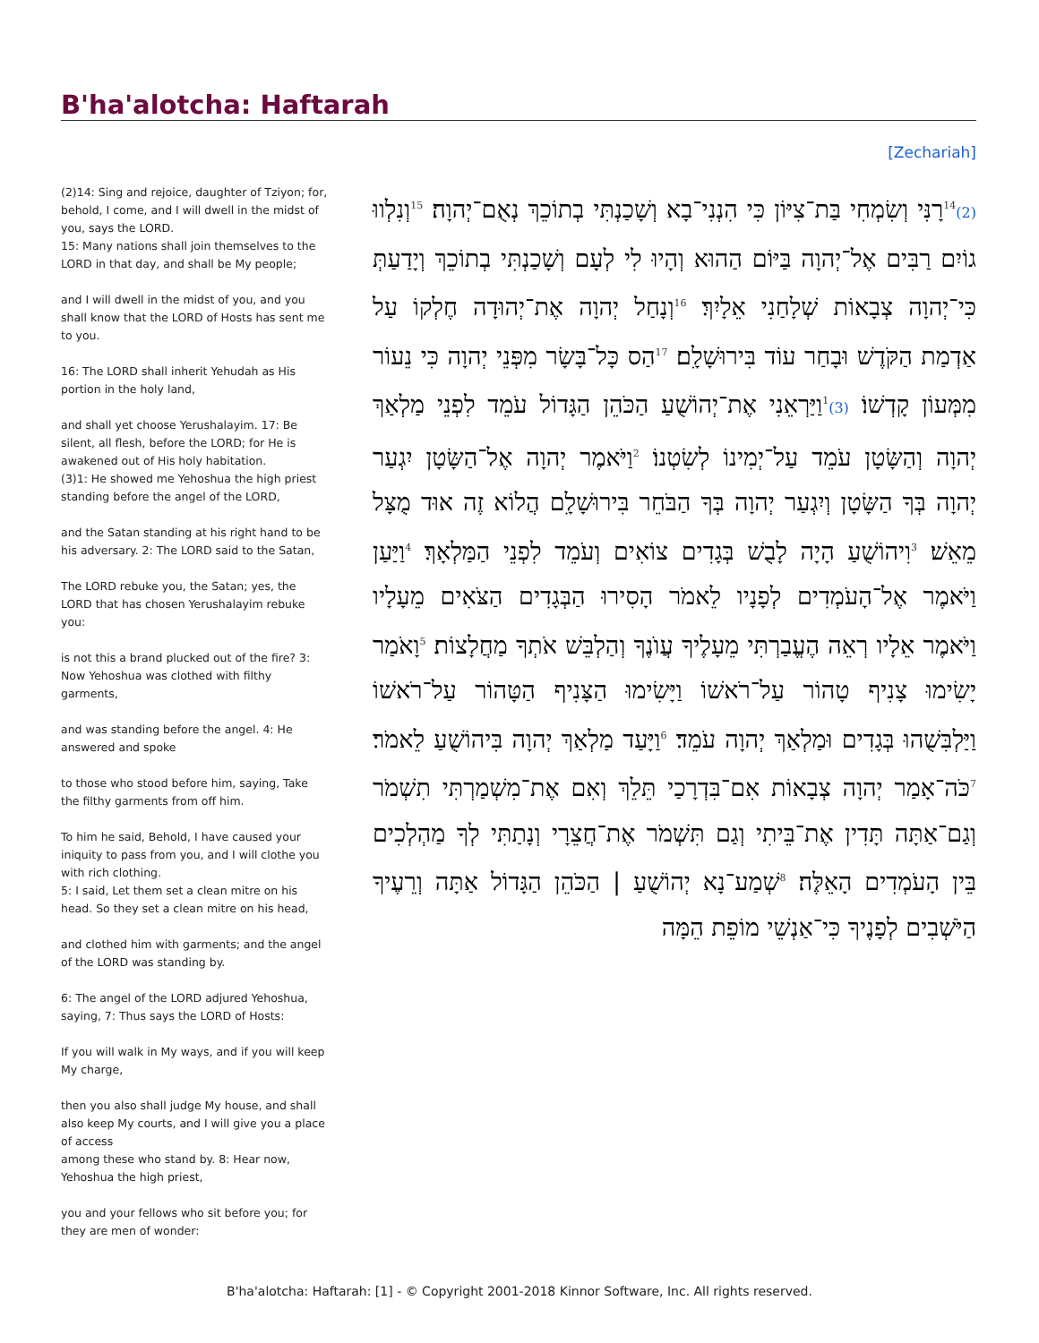B'ha'alotcha: Haftarah
[Zechariah]
(2)14: Sing and rejoice, daughter of Tziyon; for, behold, I come, and I will dwell in the midst of you, says the LORD.
15: Many nations shall join themselves to the LORD in that day, and shall be My people;
and I will dwell in the midst of you, and you shall know that the LORD of Hosts has sent me to you.
16: The LORD shall inherit Yehudah as His portion in the holy land,
and shall yet choose Yerushalayim. 17: Be silent, all flesh, before the LORD; for He is awakened out of His holy habitation.
(3)1: He showed me Yehoshua the high priest standing before the angel of the LORD,
and the Satan standing at his right hand to be his adversary. 2: The LORD said to the Satan,
The LORD rebuke you, the Satan; yes, the LORD that has chosen Yerushalayim rebuke you:
is not this a brand plucked out of the fire? 3: Now Yehoshua was clothed with filthy garments,
and was standing before the angel. 4: He answered and spoke
to those who stood before him, saying, Take the filthy garments from off him.
To him he said, Behold, I have caused your iniquity to pass from you, and I will clothe you with rich clothing.
5: I said, Let them set a clean mitre on his head. So they set a clean mitre on his head,
and clothed him with garments; and the angel of the LORD was standing by.
6: The angel of the LORD adjured Yehoshua, saying, 7: Thus says the LORD of Hosts:
If you will walk in My ways, and if you will keep My charge,
then you also shall judge My house, and shall also keep My courts, and I will give you a place of access
among these who stand by. 8: Hear now, Yehoshua the high priest,
you and your fellows who sit before you; for they are men of wonder:
(2)<sup>14</sup>רָנִּי וְשִׂמְחִי בַּת־צִיּוֹן כִּי הִנְנִי־בָא וְשָׁכַנְתִּי בְתוֹכֵךְ נְאֻם־יְהוָה׃ <sup>15</sup>וְנִלְווּ גוֹיִם רַבִּים אֶל־יְהוָה בַּיּוֹם הַהוּא וְהָיוּ לִי לְעָם וְשָׁכַנְתִּי בְתוֹכֵךְ וְיָדַעַתְּ כִּי־יְהוָה צְבָאוֹת שְׁלָחַנִי אֵלָיִךְ׃ <sup>16</sup>וְנָחַל יְהוָה אֶת־יְהוּדָה חֶלְקוֹ עַל אַדְמַת הַקֹּדֶשׁ וּבָחַר עוֹד בִּירוּשָׁלִָם׃ <sup>17</sup>הַס כָּל־בָּשָׂר מִפְּנֵי יְהוָה כִּי נֵעוֹר מִמְּעוֹן קָדְשׁוֹ׃ (3)<sup>1</sup>וַיַּרְאֵנִי אֶת־יְהוֹשֻׁעַ הַכֹּהֵן הַגָּדוֹל עֹמֵד לִפְנֵי מַלְאַךְ יְהוָה וְהַשָּׂטָן עֹמֵד עַל־יְמִינוֹ לְשִׂטְנוֹ׃ <sup>2</sup>וַיֹּאמֶר יְהוָה אֶל־הַשָּׂטָן יִגְעַר יְהוָה בְּךָ הַשָּׂטָן וְיִגְעַר יְהוָה בְּךָ הַבֹּחֵר בִּירוּשָׁלִָם הֲלוֹא זֶה אוּד מֻצָּל מֵאֵשׁ׃ <sup>3</sup>וִיהוֹשֻׁעַ הָיָה לָבֻשׁ בְּגָדִים צוֹאִים וְעֹמֵד לִפְנֵי הַמַּלְאָךְ׃ <sup>4</sup>וַיַּעַן וַיֹּאמֶר אֶל־הָעֹמְדִים לְפָנָיו לֵאמֹר הָסִירוּ הַבְּגָדִים הַצֹּאִים מֵעָלָיו וַיֹּאמֶר אֵלָיו רְאֵה הֶעֱבַרְתִּי מֵעָלֶיךָ עֲוֺנֶךָ וְהַלְבֵּשׁ אֹתְךָ מַחֲלָצוֹת׃ <sup>5</sup>וָאֹמַר יָשִׂימוּ צָנִיף טָהוֹר עַל־רֹאשׁוֹ וַיָּשִׂימוּ הַצָּנִיף הַטָּהוֹר עַל־רֹאשׁוֹ וַיַּלְבִּשֻׁהוּ בְּגָדִים וּמַלְאַךְ יְהוָה עֹמֵד׃ <sup>6</sup>וַיָּעַד מַלְאַךְ יְהוָה בִּיהוֹשֻׁעַ לֵאמֹר׃ <sup>7</sup>כֹּה־אָמַר יְהוָה צְבָאוֹת אִם־בִּדְרָכַי תֵּלֵךְ וְאִם אֶת־מִשְׁמַרְתִּי תִשְׁמֹר וְגַם־אַתָּה תָּדִין אֶת־בֵּיתִי וְגַם תִּשְׁמֹר אֶת־חֲצֵרָי וְנָתַתִּי לְךָ מַהְלְכִים בֵּין הָעֹמְדִים הָאֵלֶּה׃ <sup>8</sup>שְׁמַע־נָא יְהוֹשֻׁעַ | הַכֹּהֵן הַגָּדוֹל אַתָּה וְרֵעֶיךָ הַיֹּשְׁבִים לְפָנֶיךָ כִּי־אַנְשֵׁי מוֹפֵת הֵמָּה
B'ha'alotcha: Haftarah: [1] - © Copyright 2001-2018 Kinnor Software, Inc. All rights reserved.